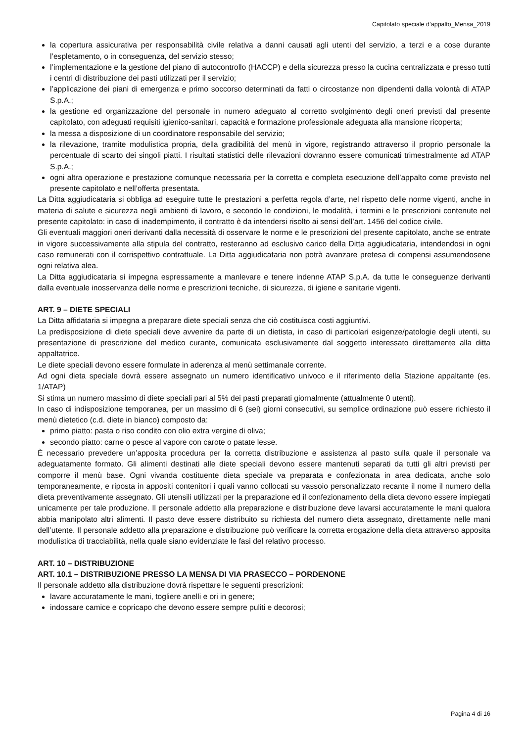Capitolato speciale d’appalto_Mensa_2019
la copertura assicurativa per responsabilità civile relativa a danni causati agli utenti del servizio, a terzi e a cose durante l’espletamento, o in conseguenza, del servizio stesso;
l’implementazione e la gestione del piano di autocontrollo (HACCP) e della sicurezza presso la cucina centralizzata e presso tutti i centri di distribuzione dei pasti utilizzati per il servizio;
l’applicazione dei piani di emergenza e primo soccorso determinati da fatti o circostanze non dipendenti dalla volontà di ATAP S.p.A.;
la gestione ed organizzazione del personale in numero adeguato al corretto svolgimento degli oneri previsti dal presente capitolato, con adeguati requisiti igienico-sanitari, capacità e formazione professionale adeguata alla mansione ricoperta;
la messa a disposizione di un coordinatore responsabile del servizio;
la rilevazione, tramite modulistica propria, della gradibilità del menù in vigore, registrando attraverso il proprio personale la percentuale di scarto dei singoli piatti. I risultati statistici delle rilevazioni dovranno essere comunicati trimestralmente ad ATAP S.p.A.;
ogni altra operazione e prestazione comunque necessaria per la corretta e completa esecuzione dell’appalto come previsto nel presente capitolato e nell’offerta presentata.
La Ditta aggiudicataria si obbliga ad eseguire tutte le prestazioni a perfetta regola d’arte, nel rispetto delle norme vigenti, anche in materia di salute e sicurezza negli ambienti di lavoro, e secondo le condizioni, le modalità, i termini e le prescrizioni contenute nel presente capitolato: in caso di inadempimento, il contratto è da intendersi risolto ai sensi dell’art. 1456 del codice civile.
Gli eventuali maggiori oneri derivanti dalla necessità di osservare le norme e le prescrizioni del presente capitolato, anche se entrate in vigore successivamente alla stipula del contratto, resteranno ad esclusivo carico della Ditta aggiudicataria, intendendosi in ogni caso remunerati con il corrispettivo contrattuale. La Ditta aggiudicataria non potrà avanzare pretesa di compensi assumendosene ogni relativa alea.
La Ditta aggiudicataria si impegna espressamente a manlevare e tenere indenne ATAP S.p.A. da tutte le conseguenze derivanti dalla eventuale inosservanza delle norme e prescrizioni tecniche, di sicurezza, di igiene e sanitarie vigenti.
ART. 9 – DIETE SPECIALI
La Ditta affidataria si impegna a preparare diete speciali senza che ciò costituisca costi aggiuntivi.
La predisposizione di diete speciali deve avvenire da parte di un dietista, in caso di particolari esigenze/patologie degli utenti, su presentazione di prescrizione del medico curante, comunicata esclusivamente dal soggetto interessato direttamente alla ditta appaltatrice.
Le diete speciali devono essere formulate in aderenza al menù settimanale corrente.
Ad ogni dieta speciale dovrà essere assegnato un numero identificativo univoco e il riferimento della Stazione appaltante (es. 1/ATAP)
Si stima un numero massimo di diete speciali pari al 5% dei pasti preparati giornalmente (attualmente 0 utenti).
In caso di indisposizione temporanea, per un massimo di 6 (sei) giorni consecutivi, su semplice ordinazione può essere richiesto il menù dietetico (c.d. diete in bianco) composto da:
primo piatto: pasta o riso condito con olio extra vergine di oliva;
secondo piatto: carne o pesce al vapore con carote o patate lesse.
È necessario prevedere un’apposita procedura per la corretta distribuzione e assistenza al pasto sulla quale il personale va adeguatamente formato. Gli alimenti destinati alle diete speciali devono essere mantenuti separati da tutti gli altri previsti per comporre il menù base. Ogni vivanda costituente dieta speciale va preparata e confezionata in area dedicata, anche solo temporaneamente, e riposta in appositi contenitori i quali vanno collocati su vassoio personalizzato recante il nome il numero della dieta preventivamente assegnato. Gli utensili utilizzati per la preparazione ed il confezionamento della dieta devono essere impiegati unicamente per tale produzione. Il personale addetto alla preparazione e distribuzione deve lavarsi accuratamente le mani qualora abbia manipolato altri alimenti. Il pasto deve essere distribuito su richiesta del numero dieta assegnato, direttamente nelle mani dell’utente. Il personale addetto alla preparazione e distribuzione può verificare la corretta erogazione della dieta attraverso apposita modulistica di tracciabilità, nella quale siano evidenziate le fasi del relativo processo.
ART. 10 – DISTRIBUZIONE
ART. 10.1 – DISTRIBUZIONE PRESSO LA MENSA DI VIA PRASECCO – PORDENONE
Il personale addetto alla distribuzione dovrà rispettare le seguenti prescrizioni:
lavare accuratamente le mani, togliere anelli e ori in genere;
indossare camice e copricapo che devono essere sempre puliti e decorosi;
Pagina 4 di 16